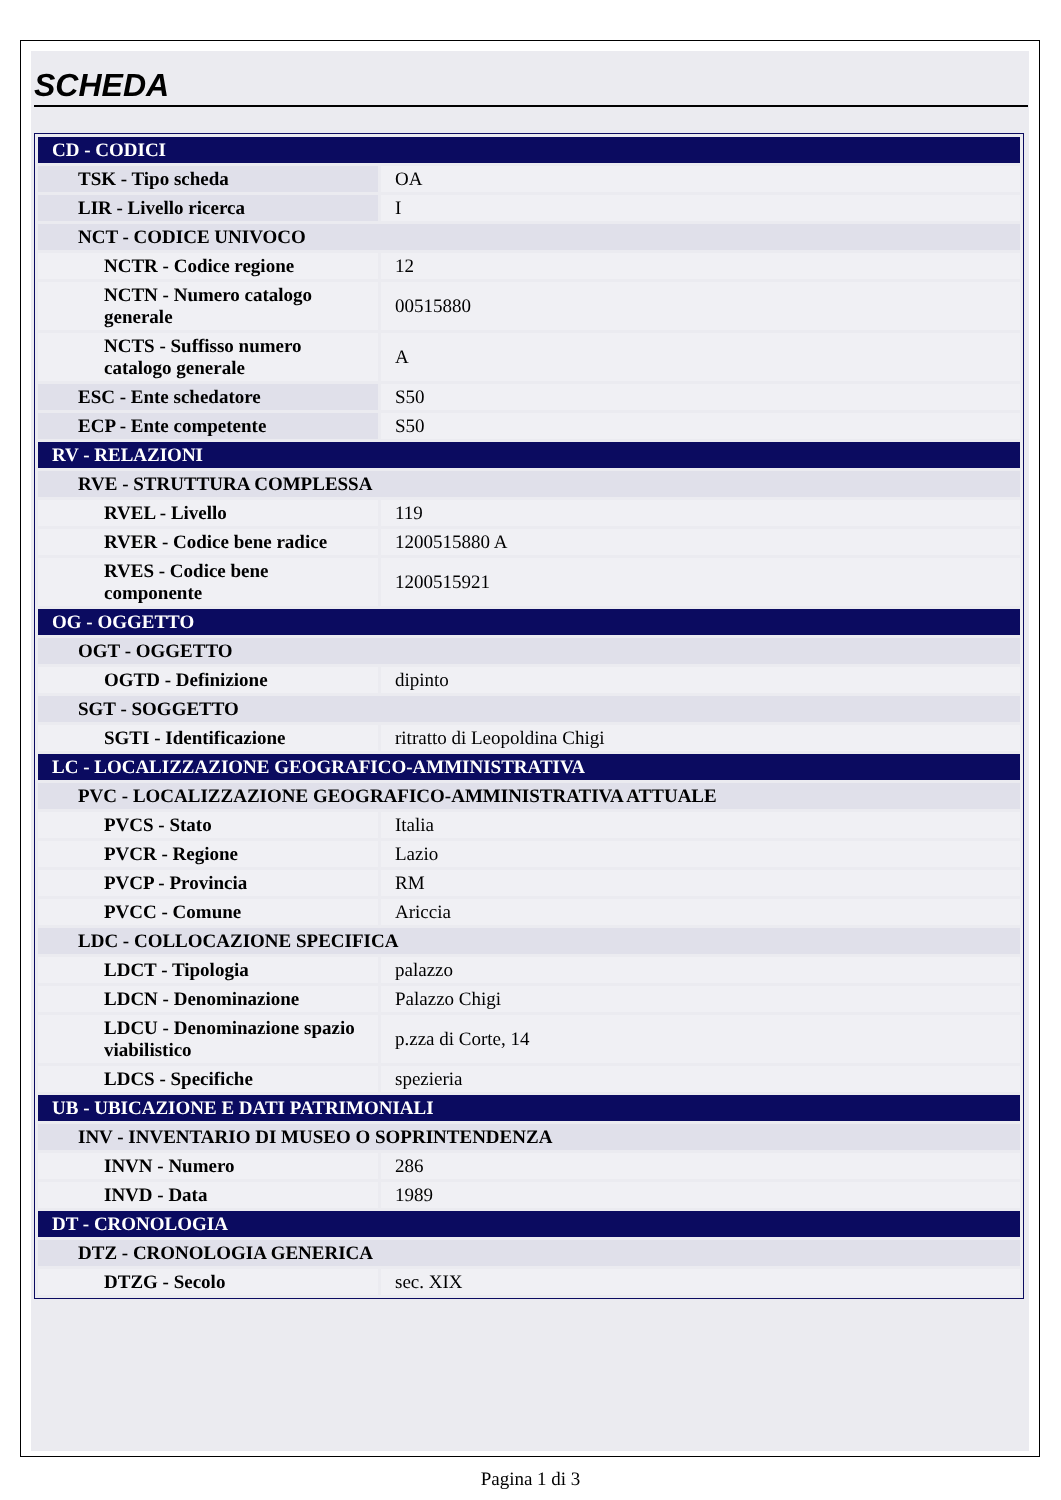SCHEDA
| CD - CODICI | |
| TSK - Tipo scheda | OA |
| LIR - Livello ricerca | I |
| NCT - CODICE UNIVOCO | |
| NCTR - Codice regione | 12 |
| NCTN - Numero catalogo generale | 00515880 |
| NCTS - Suffisso numero catalogo generale | A |
| ESC - Ente schedatore | S50 |
| ECP - Ente competente | S50 |
| RV - RELAZIONI | |
| RVE - STRUTTURA COMPLESSA | |
| RVEL - Livello | 119 |
| RVER - Codice bene radice | 1200515880 A |
| RVES - Codice bene componente | 1200515921 |
| OG - OGGETTO | |
| OGT - OGGETTO | |
| OGTD - Definizione | dipinto |
| SGT - SOGGETTO | |
| SGTI - Identificazione | ritratto di Leopoldina Chigi |
| LC - LOCALIZZAZIONE GEOGRAFICO-AMMINISTRATIVA | |
| PVC - LOCALIZZAZIONE GEOGRAFICO-AMMINISTRATIVA ATTUALE | |
| PVCS - Stato | Italia |
| PVCR - Regione | Lazio |
| PVCP - Provincia | RM |
| PVCC - Comune | Ariccia |
| LDC - COLLOCAZIONE SPECIFICA | |
| LDCT - Tipologia | palazzo |
| LDCN - Denominazione | Palazzo Chigi |
| LDCU - Denominazione spazio viabilistico | p.zza di Corte, 14 |
| LDCS - Specifiche | spezieria |
| UB - UBICAZIONE E DATI PATRIMONIALI | |
| INV - INVENTARIO DI MUSEO O SOPRINTENDENZA | |
| INVN - Numero | 286 |
| INVD - Data | 1989 |
| DT - CRONOLOGIA | |
| DTZ - CRONOLOGIA GENERICA | |
| DTZG - Secolo | sec. XIX |
Pagina 1 di 3